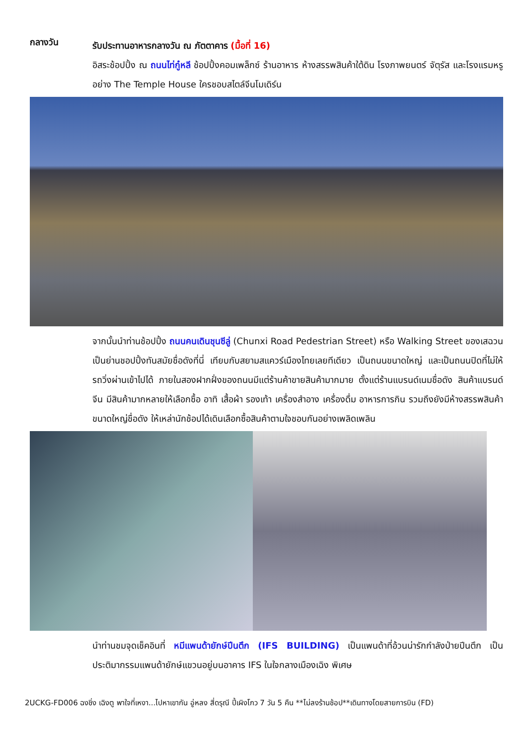กลางวัน
รับประทานอาหารกลางวัน ณ ภัตตาคาร (มื้อที่ 16)
อิสระช้อปปิ้ง ณ ถนนไท่กู๋หลี ช้อปปิ้งคอมเพล็กซ์ ร้านอาหาร ห้างสรรพสินค้าใต้ดิน โรงภาพยนตร์ จัตุรัส และโรงแรมหรูอย่าง The Temple House ใครชอบสไตล์จีนโมเดิร์น
จากนั้นนำท่านช้อปปิ้ง ถนนคนเดินชุนซีลู่ (Chunxi Road Pedestrian Street) หรือ Walking Street ของเสฉวน เป็นย่านชอปปิ้งทันสมัยชื่อดังที่นี่ เทียบกับสยามสแควร์เมืองไทยเลยทีเดียว เป็นถนนขนาดใหญ่ และเป็นถนนปิดที่ไม่ให้รถวิ่งผ่านเข้าไปได้ ภายในสองฝากฝั่งของถนนมีแต่ร้านค้าขายสินค้ามากมาย ตั้งแต่ร้านแบรนด์เนมชื่อดัง สินค้าแบรนด์จีน มีสินค้ามากหลายให้เลือกซื้อ อาทิ เสื้อผ้า รองเท้า เครื่องสำอาง เครื่องดื่ม อาหารการกิน รวมถึงยังมีห้างสรรพสินค้าขนาดใหญ่ชื่อดัง ให้เหล่านักช้อปได้เดินเลือกซื้อสินค้าตามใจชอบกันอย่างเพลิดเพลิน
นำท่านชมจุดเช็คอินที่ หมีแพนด้ายักษ์ปีนตึก (IFS BUILDING) เป็นแพนด้าที่อ้วนน่ารักกำลังป่ายปีนตึก เป็นประติมากรรมแพนด้ายักษ์แขวนอยู่บนอาคาร IFS ในใจกลางเมืองเฉิง พิเศษ
2UCKG-FD006 ฉงชิ่ง เฉิงตู พาใจที่เหงา...ไปหาเขากัน อู่หลง สี่ดรุณี ปี้เผิงโกว 7 วัน 5 คืน **ไม่ลงร้านช้อป**เดินทางโดยสายการบิน (FD)